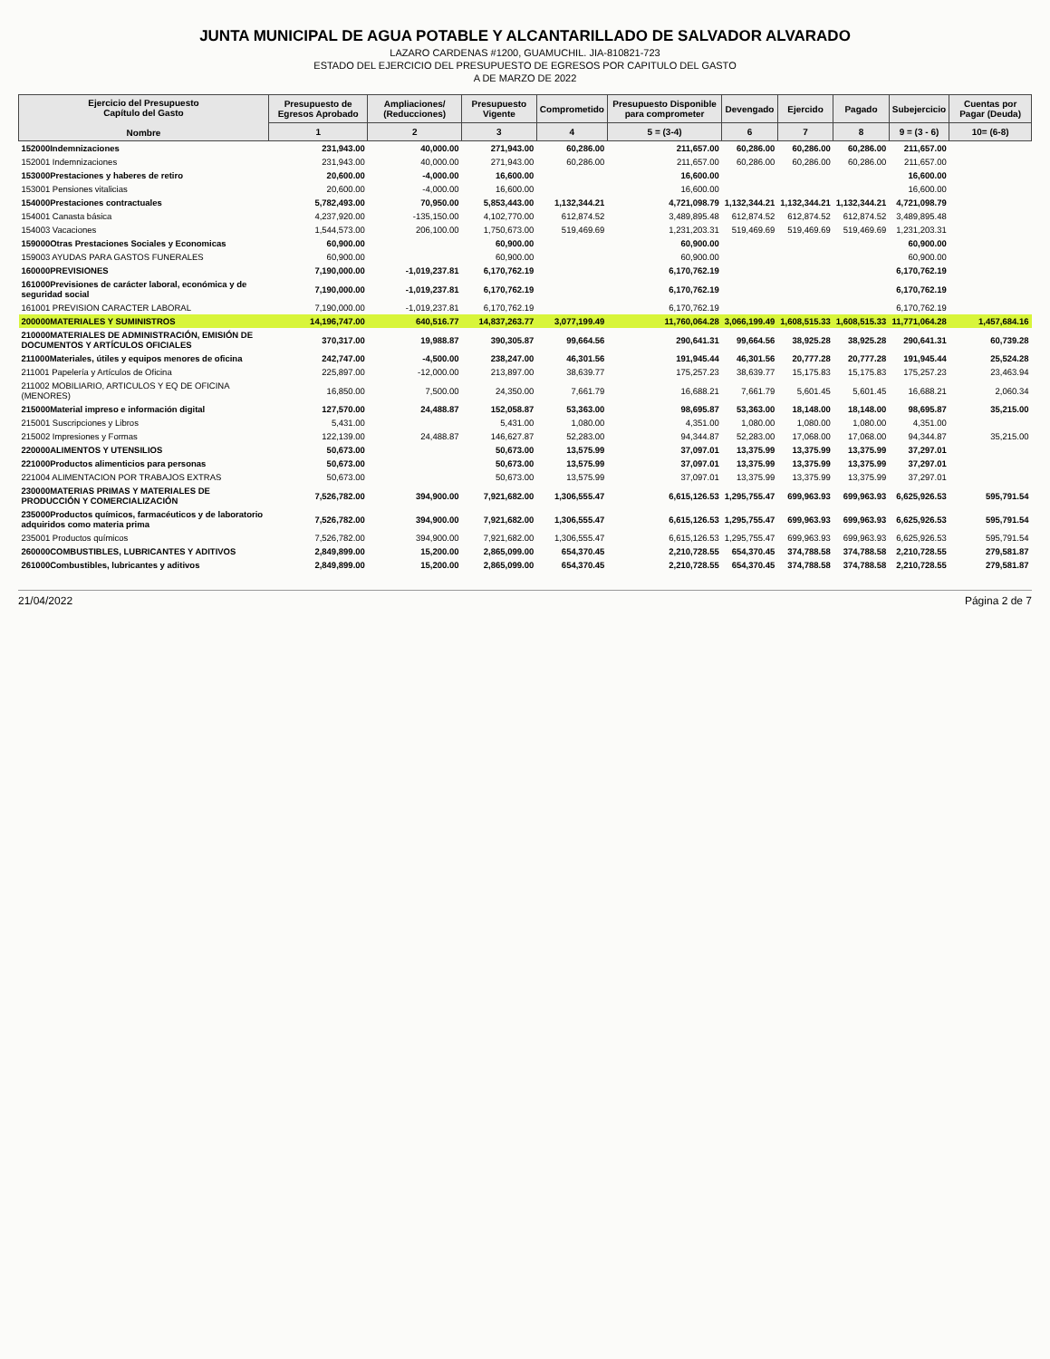JUNTA MUNICIPAL DE AGUA POTABLE Y ALCANTARILLADO DE SALVADOR ALVARADO
LAZARO CARDENAS #1200, GUAMUCHIL. JIA-810821-723
ESTADO DEL EJERCICIO DEL PRESUPUESTO DE EGRESOS POR CAPITULO DEL GASTO
A DE MARZO DE 2022
| Ejercicio del Presupuesto Capítulo del Gasto Nombre | Presupuesto de Egresos Aprobado | Ampliaciones/ (Reducciones) | Presupuesto Vigente | Comprometido | Presupuesto Disponible para comprometer | Devengado | Ejercido | Pagado | Subejercicio | Cuentas por Pagar (Deuda) |
| --- | --- | --- | --- | --- | --- | --- | --- | --- | --- | --- |
| | 1 | 2 | 3 | 4 | 5 = (3-4) | 6 | 7 | 8 | 9 = (3 - 6) | 10= (6-8) |
| 152000Indemnizaciones | 231,943.00 | 40,000.00 | 271,943.00 | 60,286.00 | 211,657.00 | 60,286.00 | 60,286.00 | 60,286.00 | 211,657.00 | |
| 152001 Indemnizaciones | 231,943.00 | 40,000.00 | 271,943.00 | 60,286.00 | 211,657.00 | 60,286.00 | 60,286.00 | 60,286.00 | 211,657.00 | |
| 153000Prestaciones y haberes de retiro | 20,600.00 | -4,000.00 | 16,600.00 | | 16,600.00 | | | | 16,600.00 | |
| 153001 Pensiones vitalicias | 20,600.00 | -4,000.00 | 16,600.00 | | 16,600.00 | | | | 16,600.00 | |
| 154000Prestaciones contractuales | 5,782,493.00 | 70,950.00 | 5,853,443.00 | 1,132,344.21 | 4,721,098.79 | 1,132,344.21 | 1,132,344.21 | 1,132,344.21 | 4,721,098.79 | |
| 154001 Canasta básica | 4,237,920.00 | -135,150.00 | 4,102,770.00 | 612,874.52 | 3,489,895.48 | 612,874.52 | 612,874.52 | 612,874.52 | 3,489,895.48 | |
| 154003 Vacaciones | 1,544,573.00 | 206,100.00 | 1,750,673.00 | 519,469.69 | 1,231,203.31 | 519,469.69 | 519,469.69 | 519,469.69 | 1,231,203.31 | |
| 159000Otras Prestaciones Sociales y Economicas | 60,900.00 | | 60,900.00 | | 60,900.00 | | | | 60,900.00 | |
| 159003 AYUDAS PARA GASTOS FUNERALES | 60,900.00 | | 60,900.00 | | 60,900.00 | | | | 60,900.00 | |
| 160000PREVISIONES | 7,190,000.00 | -1,019,237.81 | 6,170,762.19 | | 6,170,762.19 | | | | 6,170,762.19 | |
| 161000Previsiones de carácter laboral, económica y de seguridad social | 7,190,000.00 | -1,019,237.81 | 6,170,762.19 | | 6,170,762.19 | | | | 6,170,762.19 | |
| 161001 PREVISION CARACTER LABORAL | 7,190,000.00 | -1,019,237.81 | 6,170,762.19 | | 6,170,762.19 | | | | 6,170,762.19 | |
| 200000MATERIALES Y SUMINISTROS | 14,196,747.00 | 640,516.77 | 14,837,263.77 | 3,077,199.49 | 11,760,064.28 | 3,066,199.49 | 1,608,515.33 | 1,608,515.33 | 11,771,064.28 | 1,457,684.16 |
| 210000MATERIALES DE ADMINISTRACIÓN, EMISIÓN DE DOCUMENTOS Y ARTÍCULOS OFICIALES | 370,317.00 | 19,988.87 | 390,305.87 | 99,664.56 | 290,641.31 | 99,664.56 | 38,925.28 | 38,925.28 | 290,641.31 | 60,739.28 |
| 211000Materiales, útiles y equipos menores de oficina | 242,747.00 | -4,500.00 | 238,247.00 | 46,301.56 | 191,945.44 | 46,301.56 | 20,777.28 | 20,777.28 | 191,945.44 | 25,524.28 |
| 211001 Papelería y Artículos de Oficina | 225,897.00 | -12,000.00 | 213,897.00 | 38,639.77 | 175,257.23 | 38,639.77 | 15,175.83 | 15,175.83 | 175,257.23 | 23,463.94 |
| 211002 MOBILIARIO, ARTICULOS Y EQ DE OFICINA (MENORES) | 16,850.00 | 7,500.00 | 24,350.00 | 7,661.79 | 16,688.21 | 7,661.79 | 5,601.45 | 5,601.45 | 16,688.21 | 2,060.34 |
| 215000Material impreso e información digital | 127,570.00 | 24,488.87 | 152,058.87 | 53,363.00 | 98,695.87 | 53,363.00 | 18,148.00 | 18,148.00 | 98,695.87 | 35,215.00 |
| 215001 Suscripciones y Libros | 5,431.00 | | 5,431.00 | 1,080.00 | 4,351.00 | 1,080.00 | 1,080.00 | 1,080.00 | 4,351.00 | |
| 215002 Impresiones y Formas | 122,139.00 | 24,488.87 | 146,627.87 | 52,283.00 | 94,344.87 | 52,283.00 | 17,068.00 | 17,068.00 | 94,344.87 | 35,215.00 |
| 220000ALIMENTOS Y UTENSILIOS | 50,673.00 | | 50,673.00 | 13,575.99 | 37,097.01 | 13,375.99 | 13,375.99 | 13,375.99 | 37,297.01 | |
| 221000Productos alimenticios para personas | 50,673.00 | | 50,673.00 | 13,575.99 | 37,097.01 | 13,375.99 | 13,375.99 | 13,375.99 | 37,297.01 | |
| 221004 ALIMENTACION POR TRABAJOS EXTRAS | 50,673.00 | | 50,673.00 | 13,575.99 | 37,097.01 | 13,375.99 | 13,375.99 | 13,375.99 | 37,297.01 | |
| 230000MATERIAS PRIMAS Y MATERIALES DE PRODUCCIÓN Y COMERCIALIZACIÓN | 7,526,782.00 | 394,900.00 | 7,921,682.00 | 1,306,555.47 | 6,615,126.53 | 1,295,755.47 | 699,963.93 | 699,963.93 | 6,625,926.53 | 595,791.54 |
| 235000Productos químicos, farmacéuticos y de laboratorio adquiridos como materia prima | 7,526,782.00 | 394,900.00 | 7,921,682.00 | 1,306,555.47 | 6,615,126.53 | 1,295,755.47 | 699,963.93 | 699,963.93 | 6,625,926.53 | 595,791.54 |
| 235001 Productos químicos | 7,526,782.00 | 394,900.00 | 7,921,682.00 | 1,306,555.47 | 6,615,126.53 | 1,295,755.47 | 699,963.93 | 699,963.93 | 6,625,926.53 | 595,791.54 |
| 260000COMBUSTIBLES, LUBRICANTES Y ADITIVOS | 2,849,899.00 | 15,200.00 | 2,865,099.00 | 654,370.45 | 2,210,728.55 | 654,370.45 | 374,788.58 | 374,788.58 | 2,210,728.55 | 279,581.87 |
| 261000Combustibles, lubricantes y aditivos | 2,849,899.00 | 15,200.00 | 2,865,099.00 | 654,370.45 | 2,210,728.55 | 654,370.45 | 374,788.58 | 374,788.58 | 2,210,728.55 | 279,581.87 |
21/04/2022 Página 2 de 7